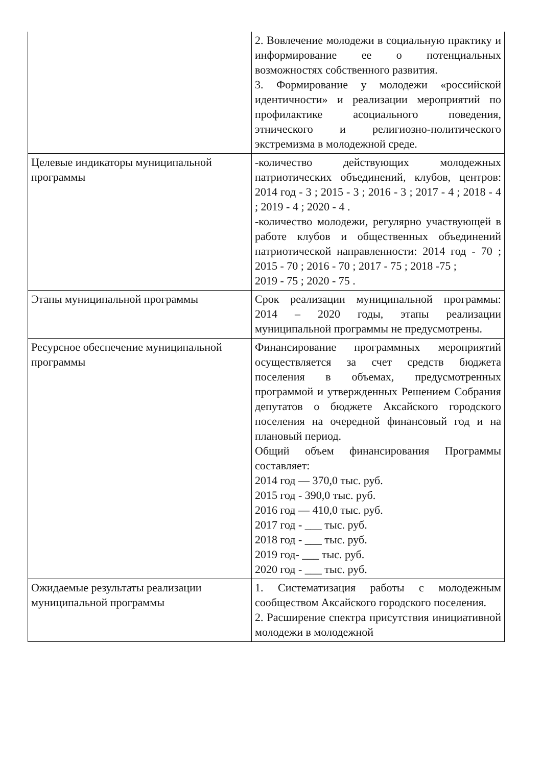| | 2. Вовлечение молодежи в социальную практику и информирование ее о потенциальных возможностях собственного развития. 3. Формирование у молодежи «российской идентичности» и реализации мероприятий по профилактике асоциального поведения, этнического и религиозно-политического экстремизма в молодежной среде. |
| Целевые индикаторы муниципальной программы | -количество действующих молодежных патриотических объединений, клубов, центров: 2014 год - 3 ; 2015 - 3 ; 2016 - 3 ; 2017 - 4 ; 2018 - 4 ; 2019 - 4 ; 2020 - 4 . -количество молодежи, регулярно участвующей в работе клубов и общественных объединений патриотической направленности: 2014 год - 70 ; 2015 - 70 ; 2016 - 70 ; 2017 - 75 ; 2018 -75 ; 2019 - 75 ; 2020 - 75 . |
| Этапы муниципальной программы | Срок реализации муниципальной программы: 2014 – 2020 годы, этапы реализации муниципальной программы не предусмотрены. |
| Ресурсное обеспечение муниципальной программы | Финансирование программных мероприятий осуществляется за счет средств бюджета поселения в объемах, предусмотренных программой и утвержденных Решением Собрания депутатов о бюджете Аксайского городского поселения на очередной финансовый год и на плановый период. Общий объем финансирования Программы составляет: 2014 год — 370,0 тыс. руб. 2015 год - 390,0 тыс. руб. 2016 год — 410,0 тыс. руб. 2017 год - ___ тыс. руб. 2018 год - ___ тыс. руб. 2019 год- ___ тыс. руб. 2020 год - ___ тыс. руб. |
| Ожидаемые результаты реализации муниципальной программы | 1. Систематизация работы с молодежным сообществом Аксайского городского поселения. 2. Расширение спектра присутствия инициативной молодежи в молодежной |